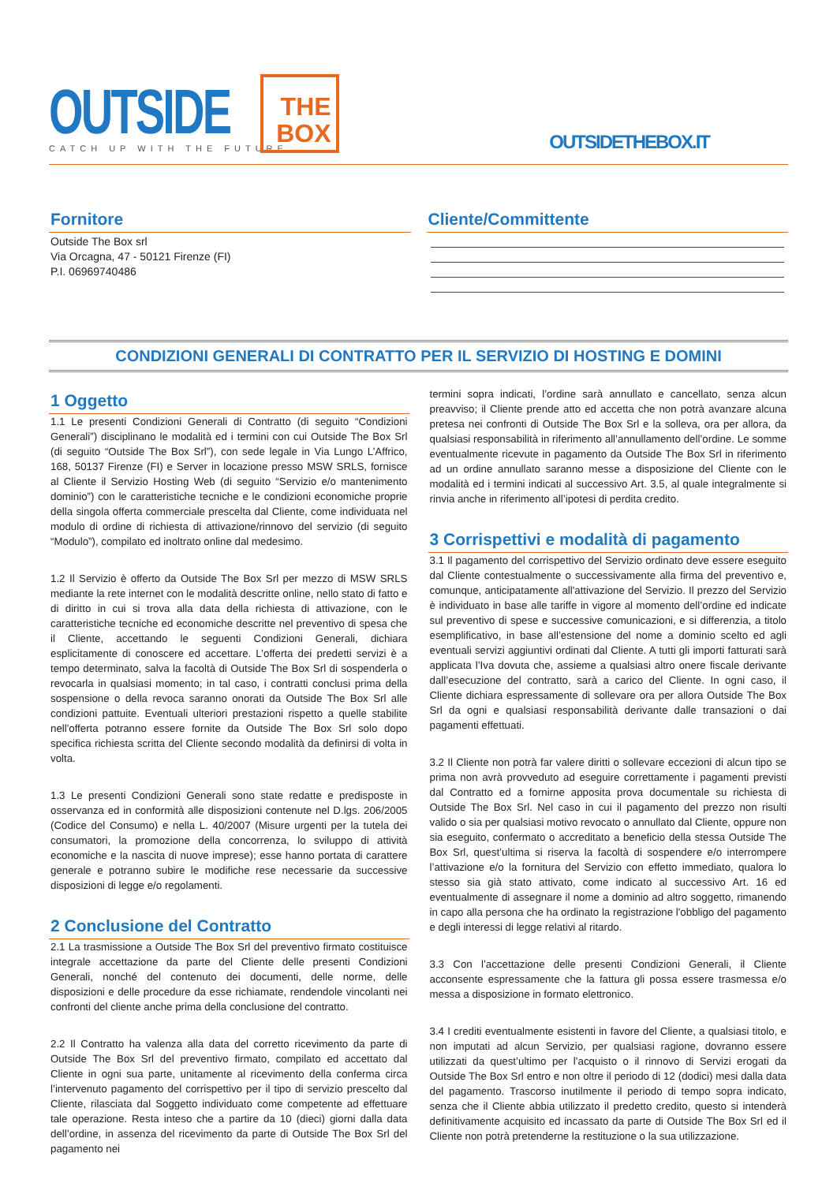OUTSIDE
CATCH UP WITH THE FUTURE
THE
BOX
OUTSIDETHEBOX.IT
Fornitore
Outside The Box srl
Via Orcagna, 47 - 50121 Firenze (FI)
P.I. 06969740486
Cliente/Committente
CONDIZIONI GENERALI DI CONTRATTO PER IL SERVIZIO DI HOSTING E DOMINI
1 Oggetto
1.1 Le presenti Condizioni Generali di Contratto (di seguito “Condizioni Generali”) disciplinano le modalità ed i termini con cui Outside The Box Srl (di seguito “Outside The Box Srl”), con sede legale in Via Lungo L’Affrico, 168, 50137 Firenze (FI) e Server in locazione presso MSW SRLS, fornisce al Cliente il Servizio Hosting Web (di seguito “Servizio e/o mantenimento dominio”) con le caratteristiche tecniche e le condizioni economiche proprie della singola offerta commerciale prescelta dal Cliente, come individuata nel modulo di ordine di richiesta di attivazione/rinnovo del servizio (di seguito “Modulo”), compilato ed inoltrato online dal medesimo.
1.2 Il Servizio è offerto da Outside The Box Srl per mezzo di MSW SRLS mediante la rete internet con le modalità descritte online, nello stato di fatto e di diritto in cui si trova alla data della richiesta di attivazione, con le caratteristiche tecniche ed economiche descritte nel preventivo di spesa che il Cliente, accettando le seguenti Condizioni Generali, dichiara esplicitamente di conoscere ed accettare. L’offerta dei predetti servizi è a tempo determinato, salva la facoltà di Outside The Box Srl di sospenderla o revocarla in qualsiasi momento; in tal caso, i contratti conclusi prima della sospensione o della revoca saranno onorati da Outside The Box Srl alle condizioni pattuite. Eventuali ulteriori prestazioni rispetto a quelle stabilite nell'offerta potranno essere fornite da Outside The Box Srl solo dopo specifica richiesta scritta del Cliente secondo modalità da definirsi di volta in volta.
1.3 Le presenti Condizioni Generali sono state redatte e predisposte in osservanza ed in conformità alle disposizioni contenute nel D.lgs. 206/2005 (Codice del Consumo) e nella L. 40/2007 (Misure urgenti per la tutela dei consumatori, la promozione della concorrenza, lo sviluppo di attività economiche e la nascita di nuove imprese); esse hanno portata di carattere generale e potranno subire le modifiche rese necessarie da successive disposizioni di legge e/o regolamenti.
2 Conclusione del Contratto
2.1 La trasmissione a Outside The Box Srl del preventivo firmato costituisce integrale accettazione da parte del Cliente delle presenti Condizioni Generali, nonché del contenuto dei documenti, delle norme, delle disposizioni e delle procedure da esse richiamate, rendendole vincolanti nei confronti del cliente anche prima della conclusione del contratto.
2.2 Il Contratto ha valenza alla data del corretto ricevimento da parte di Outside The Box Srl del preventivo firmato, compilato ed accettato dal Cliente in ogni sua parte, unitamente al ricevimento della conferma circa l’intervenuto pagamento del corrispettivo per il tipo di servizio prescelto dal Cliente, rilasciata dal Soggetto individuato come competente ad effettuare tale operazione. Resta inteso che a partire da 10 (dieci) giorni dalla data dell’ordine, in assenza del ricevimento da parte di Outside The Box Srl del pagamento nei
termini sopra indicati, l’ordine sarà annullato e cancellato, senza alcun preavviso; il Cliente prende atto ed accetta che non potrà avanzare alcuna pretesa nei confronti di Outside The Box Srl e la solleva, ora per allora, da qualsiasi responsabilità in riferimento all’annullamento dell’ordine. Le somme eventualmente ricevute in pagamento da Outside The Box Srl in riferimento ad un ordine annullato saranno messe a disposizione del Cliente con le modalità ed i termini indicati al successivo Art. 3.5, al quale integralmente si rinvia anche in riferimento all’ipotesi di perdita credito.
3 Corrispettivi e modalità di pagamento
3.1 Il pagamento del corrispettivo del Servizio ordinato deve essere eseguito dal Cliente contestualmente o successivamente alla firma del preventivo e, comunque, anticipatamente all'attivazione del Servizio. Il prezzo del Servizio è individuato in base alle tariffe in vigore al momento dell’ordine ed indicate sul preventivo di spese e successive comunicazioni, e si differenzia, a titolo esemplificativo, in base all’estensione del nome a dominio scelto ed agli eventuali servizi aggiuntivi ordinati dal Cliente. A tutti gli importi fatturati sarà applicata l’Iva dovuta che, assieme a qualsiasi altro onere fiscale derivante dall’esecuzione del contratto, sarà a carico del Cliente. In ogni caso, il Cliente dichiara espressamente di sollevare ora per allora Outside The Box Srl da ogni e qualsiasi responsabilità derivante dalle transazioni o dai pagamenti effettuati.
3.2 Il Cliente non potrà far valere diritti o sollevare eccezioni di alcun tipo se prima non avrà provveduto ad eseguire correttamente i pagamenti previsti dal Contratto ed a fornirne apposita prova documentale su richiesta di Outside The Box Srl. Nel caso in cui il pagamento del prezzo non risulti valido o sia per qualsiasi motivo revocato o annullato dal Cliente, oppure non sia eseguito, confermato o accreditato a beneficio della stessa Outside The Box Srl, quest’ultima si riserva la facoltà di sospendere e/o interrompere l’attivazione e/o la fornitura del Servizio con effetto immediato, qualora lo stesso sia già stato attivato, come indicato al successivo Art. 16 ed eventualmente di assegnare il nome a dominio ad altro soggetto, rimanendo in capo alla persona che ha ordinato la registrazione l'obbligo del pagamento e degli interessi di legge relativi al ritardo.
3.3 Con l’accettazione delle presenti Condizioni Generali, il Cliente acconsente espressamente che la fattura gli possa essere trasmessa e/o messa a disposizione in formato elettronico.
3.4 I crediti eventualmente esistenti in favore del Cliente, a qualsiasi titolo, e non imputati ad alcun Servizio, per qualsiasi ragione, dovranno essere utilizzati da quest’ultimo per l’acquisto o il rinnovo di Servizi erogati da Outside The Box Srl entro e non oltre il periodo di 12 (dodici) mesi dalla data del pagamento. Trascorso inutilmente il periodo di tempo sopra indicato, senza che il Cliente abbia utilizzato il predetto credito, questo si intenderà definitivamente acquisito ed incassato da parte di Outside The Box Srl ed il Cliente non potrà pretenderne la restituzione o la sua utilizzazione.